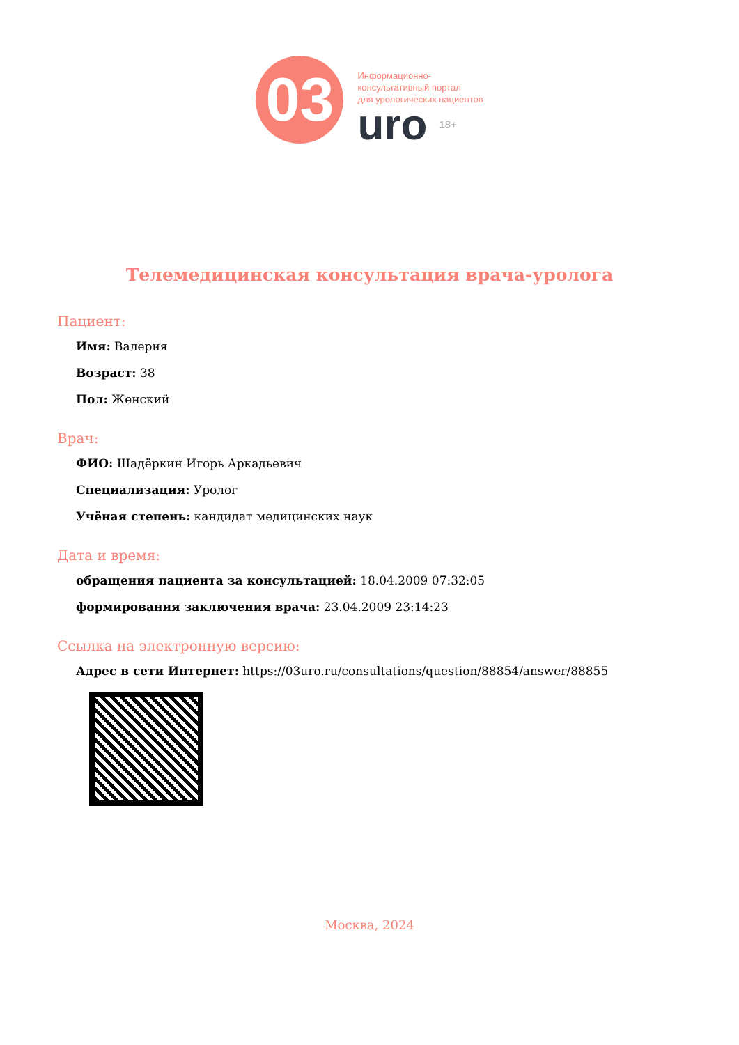03
Информационно-
консультативный портал
для урологических пациентов
uro 18+
Телемедицинская консультация врача-уролога
Пациент:
Имя: Валерия
Возраст: 38
Пол: Женский
Врач:
ФИО: Шадёркин Игорь Аркадьевич
Специализация: Уролог
Учёная степень: кандидат медицинских наук
Дата и время:
обращения пациента за консультацией: 18.04.2009 07:32:05
формирования заключения врача: 23.04.2009 23:14:23
Ссылка на электронную версию:
Адрес в сети Интернет: https://03uro.ru/consultations/question/88854/answer/88855
Москва, 2024